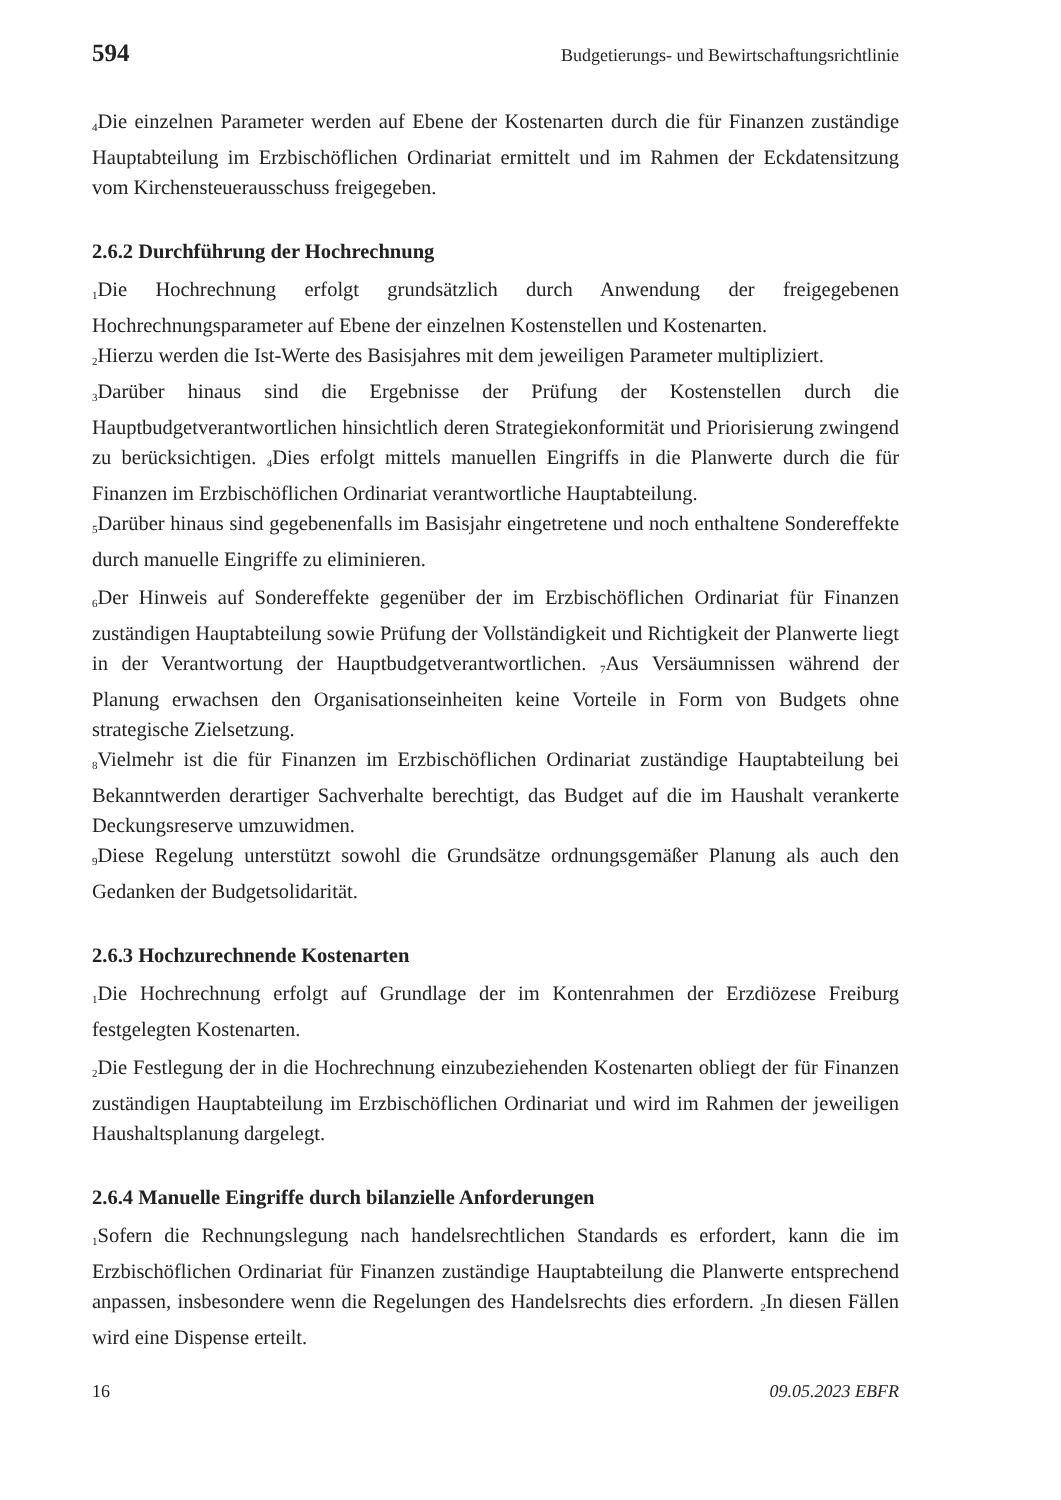594 Budgetierungs- und Bewirtschaftungsrichtlinie
<sub>4</sub>Die einzelnen Parameter werden auf Ebene der Kostenarten durch die für Finanzen zuständige Hauptabteilung im Erzbischöflichen Ordinariat ermittelt und im Rahmen der Eckdatensitzung vom Kirchensteuerausschuss freigegeben.
2.6.2 Durchführung der Hochrechnung
<sub>1</sub>Die Hochrechnung erfolgt grundsätzlich durch Anwendung der freigegebenen Hochrechnungsparameter auf Ebene der einzelnen Kostenstellen und Kostenarten.
<sub>2</sub>Hierzu werden die Ist-Werte des Basisjahres mit dem jeweiligen Parameter multipliziert.
<sub>3</sub>Darüber hinaus sind die Ergebnisse der Prüfung der Kostenstellen durch die Hauptbudgetverantwortlichen hinsichtlich deren Strategiekonformität und Priorisierung zwingend zu berücksichtigen. <sub>4</sub>Dies erfolgt mittels manuellen Eingriffs in die Planwerte durch die für Finanzen im Erzbischöflichen Ordinariat verantwortliche Hauptabteilung.
<sub>5</sub>Darüber hinaus sind gegebenenfalls im Basisjahr eingetretene und noch enthaltene Sondereffekte durch manuelle Eingriffe zu eliminieren.
<sub>6</sub>Der Hinweis auf Sondereffekte gegenüber der im Erzbischöflichen Ordinariat für Finanzen zuständigen Hauptabteilung sowie Prüfung der Vollständigkeit und Richtigkeit der Planwerte liegt in der Verantwortung der Hauptbudgetverantwortlichen. <sub>7</sub>Aus Versäumnissen während der Planung erwachsen den Organisationseinheiten keine Vorteile in Form von Budgets ohne strategische Zielsetzung.
<sub>8</sub>Vielmehr ist die für Finanzen im Erzbischöflichen Ordinariat zuständige Hauptabteilung bei Bekanntwerden derartiger Sachverhalte berechtigt, das Budget auf die im Haushalt verankerte Deckungsreserve umzuwidmen.
<sub>9</sub>Diese Regelung unterstützt sowohl die Grundsätze ordnungsgemäßer Planung als auch den Gedanken der Budgetsolidarität.
2.6.3 Hochzurechnende Kostenarten
<sub>1</sub>Die Hochrechnung erfolgt auf Grundlage der im Kontenrahmen der Erzdiözese Freiburg festgelegten Kostenarten.
<sub>2</sub>Die Festlegung der in die Hochrechnung einzubeziehenden Kostenarten obliegt der für Finanzen zuständigen Hauptabteilung im Erzbischöflichen Ordinariat und wird im Rahmen der jeweiligen Haushaltsplanung dargelegt.
2.6.4 Manuelle Eingriffe durch bilanzielle Anforderungen
<sub>1</sub>Sofern die Rechnungslegung nach handelsrechtlichen Standards es erfordert, kann die im Erzbischöflichen Ordinariat für Finanzen zuständige Hauptabteilung die Planwerte entsprechend anpassen, insbesondere wenn die Regelungen des Handelsrechts dies erfordern. <sub>2</sub>In diesen Fällen wird eine Dispense erteilt.
16 09.05.2023 EBFR